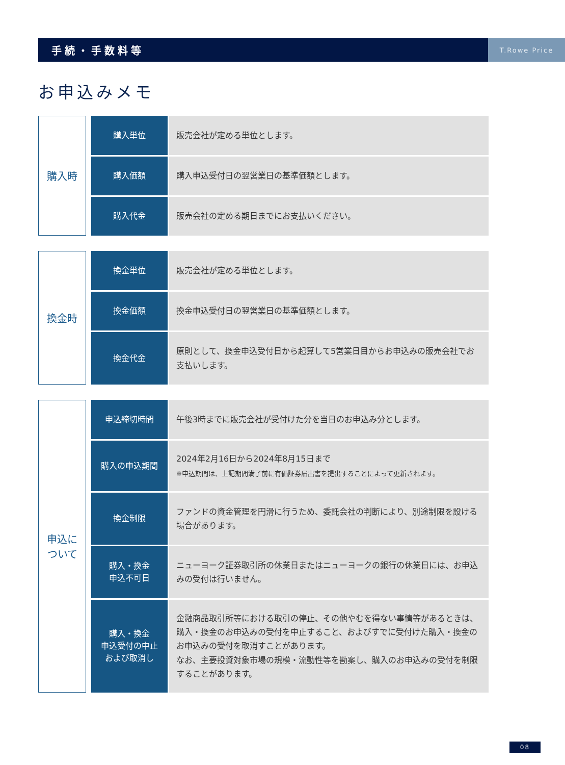手続・手数料等 T.Rowe Price
お申込みメモ
| 購入時 | | 購入単位 | | 販売会社が定める単位とします。 |
| | | 購入価額 | | 購入申込受付日の翌営業日の基準価額とします。 |
| | | 購入代金 | | 販売会社の定める期日までにお支払いください。 |
| 換金時 | | 換金単位 | | 販売会社が定める単位とします。 |
| | | 換金価額 | | 換金申込受付日の翌営業日の基準価額とします。 |
| | | 換金代金 | | 原則として、換金申込受付日から起算して5営業日目からお申込みの販売会社でお支払いします。 |
| 申込に ついて | | 申込締切時間 | | 午後3時までに販売会社が受付けた分を当日のお申込み分とします。 |
| | | 購入の申込期間 | | 2024年2月16日から2024年8月15日まで ※申込期間は、上記期間満了前に有価証券届出書を提出することによって更新されます。 |
| | | 換金制限 | | ファンドの資金管理を円滑に行うため、委託会社の判断により、別途制限を設ける場合があります。 |
| | | 購入・換金 申込不可日 | | ニューヨーク証券取引所の休業日またはニューヨークの銀行の休業日には、お申込みの受付は行いません。 |
| | | 購入・換金 申込受付の中止 および取消し | | 金融商品取引所等における取引の停止、その他やむを得ない事情等があるときは、購入・換金のお申込みの受付を中止すること、およびすでに受付けた購入・換金のお申込みの受付を取消すことがあります。 なお、主要投資対象市場の規模・流動性等を勘案し、購入のお申込みの受付を制限することがあります。 |
08